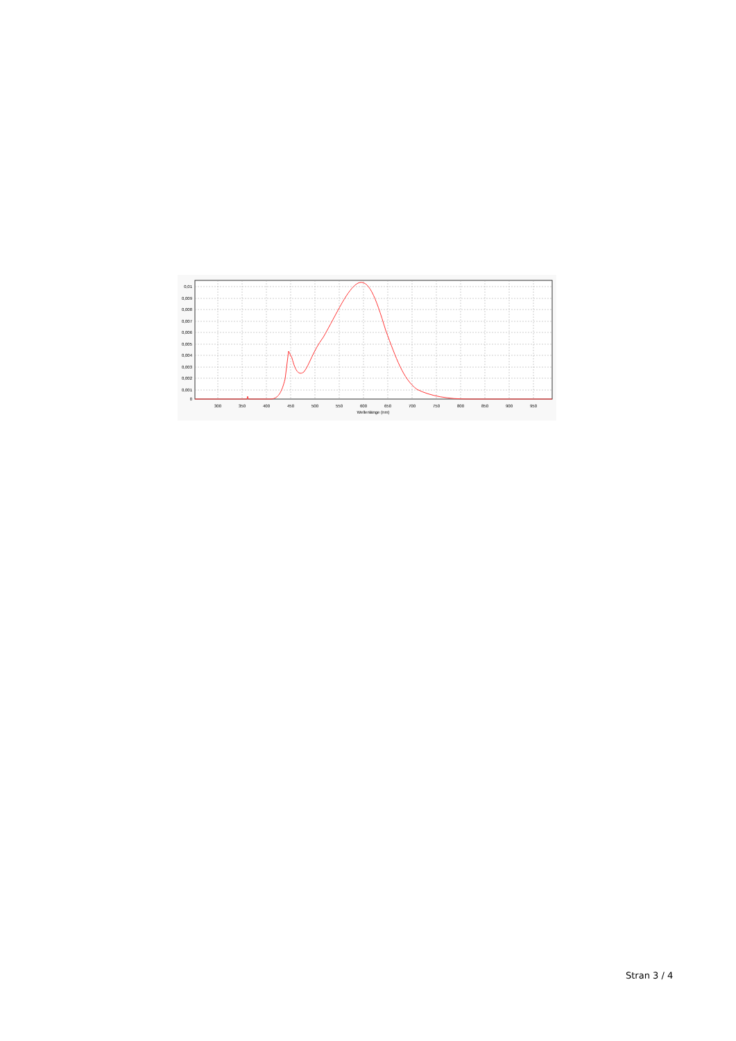0,01
0,009
0,008
0,007
0,006
0,005
0,004
0,003
0,002
0,001
0
300
350
400
450
500
550
600
650
700
750
800
850
900
950
Wellenlänge (nm)
Stran 3 / 4